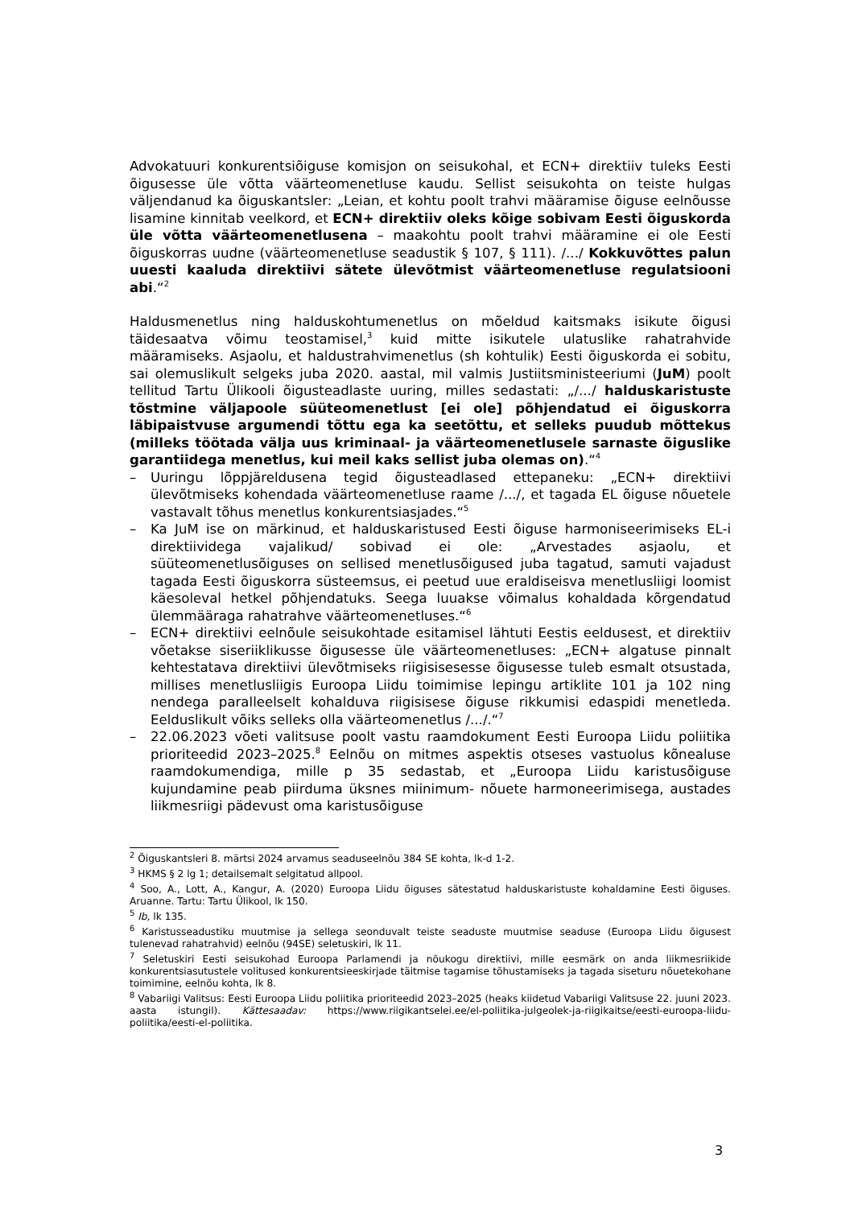Advokatuuri konkurentsiõiguse komisjon on seisukohal, et ECN+ direktiiv tuleks Eesti õigusesse üle võtta väärteomenetluse kaudu. Sellist seisukohta on teiste hulgas väljendanud ka õiguskantsler: „Leian, et kohtu poolt trahvi määramise õiguse eelnõusse lisamine kinnitab veelkord, et ECN+ direktiiv oleks kõige sobivam Eesti õiguskorda üle võtta väärteomenetlusena – maakohtu poolt trahvi määramine ei ole Eesti õiguskorras uudne (väärteomenetluse seadustik § 107, § 111). /.../ Kokkuvõttes palun uuesti kaaluda direktiivi sätete ülevõtmist väärteomenetluse regulatsiooni abi.“<sup>2</sup>
Haldusmenetlus ning halduskohtumenetlus on mõeldud kaitsmaks isikute õigusi täidesaatva võimu teostamisel,<sup>3</sup> kuid mitte isikutele ulatuslike rahatrahvide määramiseks. Asjaolu, et haldustrahvimenetlus (sh kohtulik) Eesti õiguskorda ei sobitu, sai olemuslikult selgeks juba 2020. aastal, mil valmis Justiitsministeeriumi (JuM) poolt tellitud Tartu Ülikooli õigusteadlaste uuring, milles sedastati: „/.../ halduskaristuste tõstmine väljapoole süüteomenetlust [ei ole] põhjendatud ei õiguskorra läbipaistvuse argumendi tõttu ega ka seetõttu, et selleks puudub mõttekus (milleks töötada välja uus kriminaal- ja väärteomenetlusele sarnaste õiguslike garantiidega menetlus, kui meil kaks sellist juba olemas on).“<sup>4</sup>
– Uuringu lõppjäreldusena tegid õigusteadlased ettepaneku: „ECN+ direktiivi ülevõtmiseks kohendada väärteomenetluse raame /.../, et tagada EL õiguse nõuetele vastavalt tõhus menetlus konkurentsiasjades.“<sup>5</sup>
– Ka JuM ise on märkinud, et halduskaristused Eesti õiguse harmoniseerimiseks EL-i direktiividega vajalikud/ sobivad ei ole: „Arvestades asjaolu, et süüteomenetlusõiguses on sellised menetlusõigused juba tagatud, samuti vajadust tagada Eesti õiguskorra süsteemsus, ei peetud uue eraldiseisva menetlusliigi loomist käesoleval hetkel põhjendatuks. Seega luuakse võimalus kohaldada kõrgendatud ülemmääraga rahatrahve väärteomenetluses.“<sup>6</sup>
– ECN+ direktiivi eelnõule seisukohtade esitamisel lähtuti Eestis eeldusest, et direktiiv võetakse siseriiklikusse õigusesse üle väärteomenetluses: „ECN+ algatuse pinnalt kehtestatava direktiivi ülevõtmiseks riigisisesesse õigusesse tuleb esmalt otsustada, millises menetlusliigis Euroopa Liidu toimimise lepingu artiklite 101 ja 102 ning nendega paralleelselt kohalduva riigisisese õiguse rikkumisi edaspidi menetleda. Eelduslikult võiks selleks olla väärteomenetlus /.../.“<sup>7</sup>
– 22.06.2023 võeti valitsuse poolt vastu raamdokument Eesti Euroopa Liidu poliitika prioriteedid 2023–2025.<sup>8</sup> Eelnõu on mitmes aspektis otseses vastuolus kõnealuse raamdokumendiga, mille p 35 sedastab, et „Euroopa Liidu karistusõiguse kujundamine peab piirduma üksnes miinimum- nõuete harmoneerimisega, austades liikmesriigi pädevust oma karistusõiguse
<sup>2</sup> Õiguskantsleri 8. märtsi 2024 arvamus seaduseelnõu 384 SE kohta, lk-d 1-2.
<sup>3</sup> HKMS § 2 lg 1; detailsemalt selgitatud allpool.
<sup>4</sup> Soo, A., Lott, A., Kangur, A. (2020) Euroopa Liidu õiguses sätestatud halduskaristuste kohaldamine Eesti õiguses. Aruanne. Tartu: Tartu Ülikool, lk 150.
<sup>5</sup> Ib, lk 135.
<sup>6</sup> Karistusseadustiku muutmise ja sellega seonduvalt teiste seaduste muutmise seaduse (Euroopa Liidu õigusest tulenevad rahatrahvid) eelnõu (94SE) seletuskiri, lk 11.
<sup>7</sup> Seletuskiri Eesti seisukohad Euroopa Parlamendi ja nõukogu direktiivi, mille eesmärk on anda liikmesriikide konkurentsiasutustele volitused konkurentsieeskirjade täitmise tagamise tõhustamiseks ja tagada siseturu nõuetekohane toimimine, eelnõu kohta, lk 8.
<sup>8</sup> Vabariigi Valitsus: Eesti Euroopa Liidu poliitika prioriteedid 2023–2025 (heaks kiidetud Vabariigi Valitsuse 22. juuni 2023. aasta istungil). Kättesaadav: https://www.riigikantselei.ee/el-poliitika-julgeolek-ja-riigikaitse/eesti-euroopa-liidu-poliitika/eesti-el-poliitika.
3